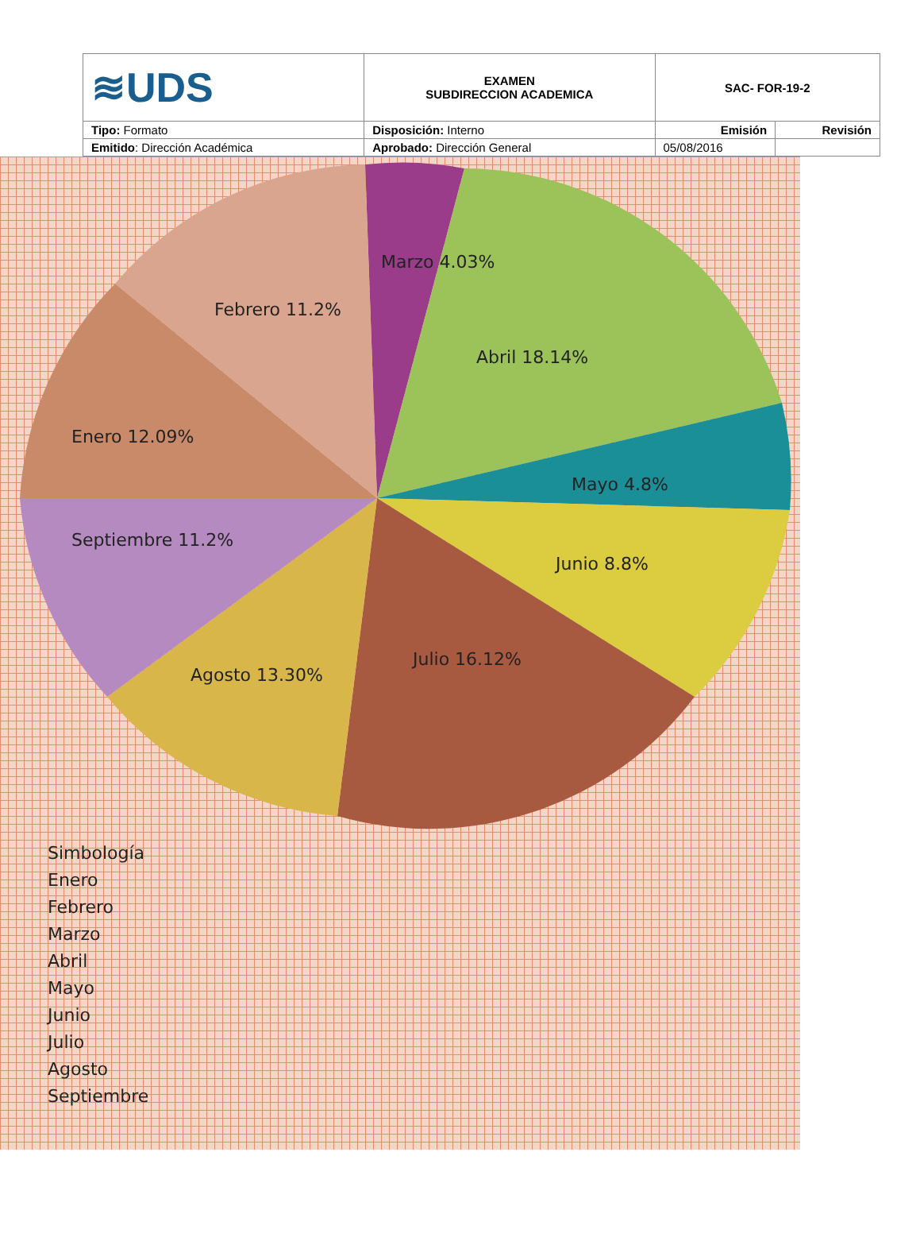| ≋UDS | EXAMEN SUBDIRECCION ACADEMICA | SAC- FOR-19-2 | |
| Tipo: Formato | Disposición: Interno | Emisión | Revisión |
| Emitido : Dirección Académica | Aprobado: Dirección General | 05/08/2016 | |
Febrero 11.2%
Marzo 4.03%
Abril 18.14%
Enero 12.09%
Mayo 4.8%
Septiembre 11.2%
Junio 8.8%
Agosto 13.30%
Julio 16.12%
Simbología
Enero
Febrero
Marzo
Abril
Mayo
Junio
Julio
Agosto
Septiembre